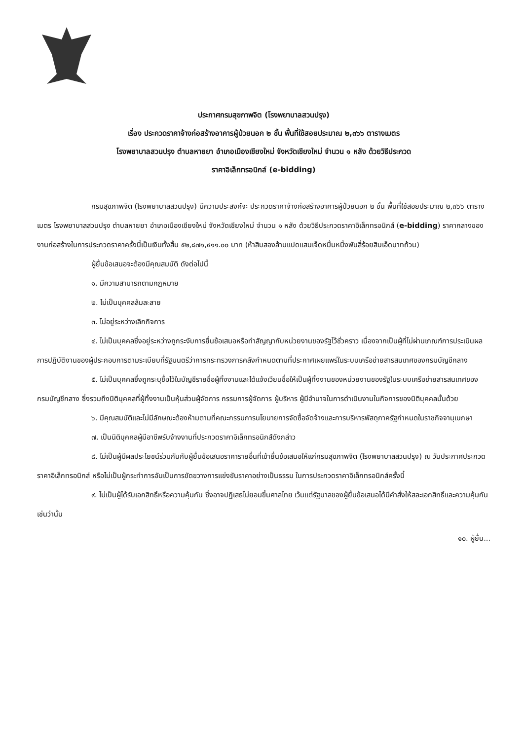ประกาศกรมสุขภาพจิต (โรงพยาบาลสวนปรุง)
เรื่อง ประกวดราคาจ้างก่อสร้างอาคารผู้ป่วยนอก ๒ ชั้น พื้นที่ใช้สอยประมาณ ๒,๓๖๖ ตารางเมตร
โรงพยาบาลสวนปรุง ตำบลหายยา อำเภอเมืองเชียงใหม่ จังหวัดเชียงใหม่ จำนวน ๑ หลัง ด้วยวิธีประกวด
ราคาอิเล็กทรอนิกส์ (e-bidding)
กรมสุขภาพจิต (โรงพยาบาลสวนปรุง) มีความประสงค์จะ ประกวดราคาจ้างก่อสร้างอาคารผู้ป่วยนอก ๒ ชั้น พื้นที่ใช้สอยประมาณ ๒,๓๖๖ ตารางเมตร โรงพยาบาลสวนปรุง ตำบลหายยา อำเภอเมืองเชียงใหม่ จังหวัดเชียงใหม่ จำนวน ๑ หลัง ด้วยวิธีประกวดราคาอิเล็กทรอนิกส์ (e-bidding) ราคากลางของงานก่อสร้างในการประกวดราคาครั้งนี้เป็นเงินทั้งสิ้น ๕๒,๘๗๑,๔๑๑.๐๐ บาท (ห้าสิบสองล้านแปดแสนเจ็ดหมื่นหนึ่งพันสี่ร้อยสิบเอ็ดบาทถ้วน)
ผู้ยื่นข้อเสนอจะต้องมีคุณสมบัติ ดังต่อไปนี้
๑. มีความสามารถตามกฎหมาย
๒. ไม่เป็นบุคคลล้มละลาย
๓. ไม่อยู่ระหว่างเลิกกิจการ
๔. ไม่เป็นบุคคลซึ่งอยู่ระหว่างถูกระงับการยื่นข้อเสนอหรือทำสัญญากับหน่วยงานของรัฐไว้ชั่วคราว เนื่องจากเป็นผู้ที่ไม่ผ่านเกณฑ์การประเมินผลการปฏิบัติงานของผู้ประกอบการตามระเบียบที่รัฐมนตรีว่าการกระทรวงการคลังกำหนดตามที่ประกาศเผยแพร่ในระบบเครือข่ายสารสนเทศของกรมบัญชีกลาง
๕. ไม่เป็นบุคคลซึ่งถูกระบุชื่อไว้ในบัญชีรายชื่อผู้ทิ้งงานและได้แจ้งเวียนชื่อให้เป็นผู้ทิ้งงานของหน่วยงานของรัฐในระบบเครือข่ายสารสนเทศของกรมบัญชีกลาง ซึ่งรวมถึงนิติบุคคลที่ผู้ทิ้งงานเป็นหุ้นส่วนผู้จัดการ กรรมการผู้จัดการ ผู้บริหาร ผู้มีอำนาจในการดำเนินงานในกิจการของนิติบุคคลนั้นด้วย
๖. มีคุณสมบัติและไม่มีลักษณะต้องห้ามตามที่คณะกรรมการนโยบายการจัดซื้อจัดจ้างและการบริหารพัสดุภาครัฐกำหนดในราชกิจจานุเบกษา
๗. เป็นนิติบุคคลผู้มีอาชีพรับจ้างงานที่ประกวดราคาอิเล็กทรอนิกส์ดังกล่าว
๘. ไม่เป็นผู้มีผลประโยชน์ร่วมกันกับผู้ยื่นข้อเสนอราคารายอื่นที่เข้ายื่นข้อเสนอให้แก่กรมสุขภาพจิต (โรงพยาบาลสวนปรุง) ณ วันประกาศประกวดราคาอิเล็กทรอนิกส์ หรือไม่เป็นผู้กระทำการอันเป็นการขัดขวางการแข่งขันราคาอย่างเป็นธรรม ในการประกวดราคาอิเล็กทรอนิกส์ครั้งนี้
๙. ไม่เป็นผู้ได้รับเอกสิทธิ์หรือความคุ้มกัน ซึ่งอาจปฏิเสธไม่ยอมขึ้นศาลไทย เว้นแต่รัฐบาลของผู้ยื่นข้อเสนอได้มีคำสั่งให้สละเอกสิทธิ์และความคุ้มกันเช่นว่านั้น
๑๐. ผู้ยื่น...